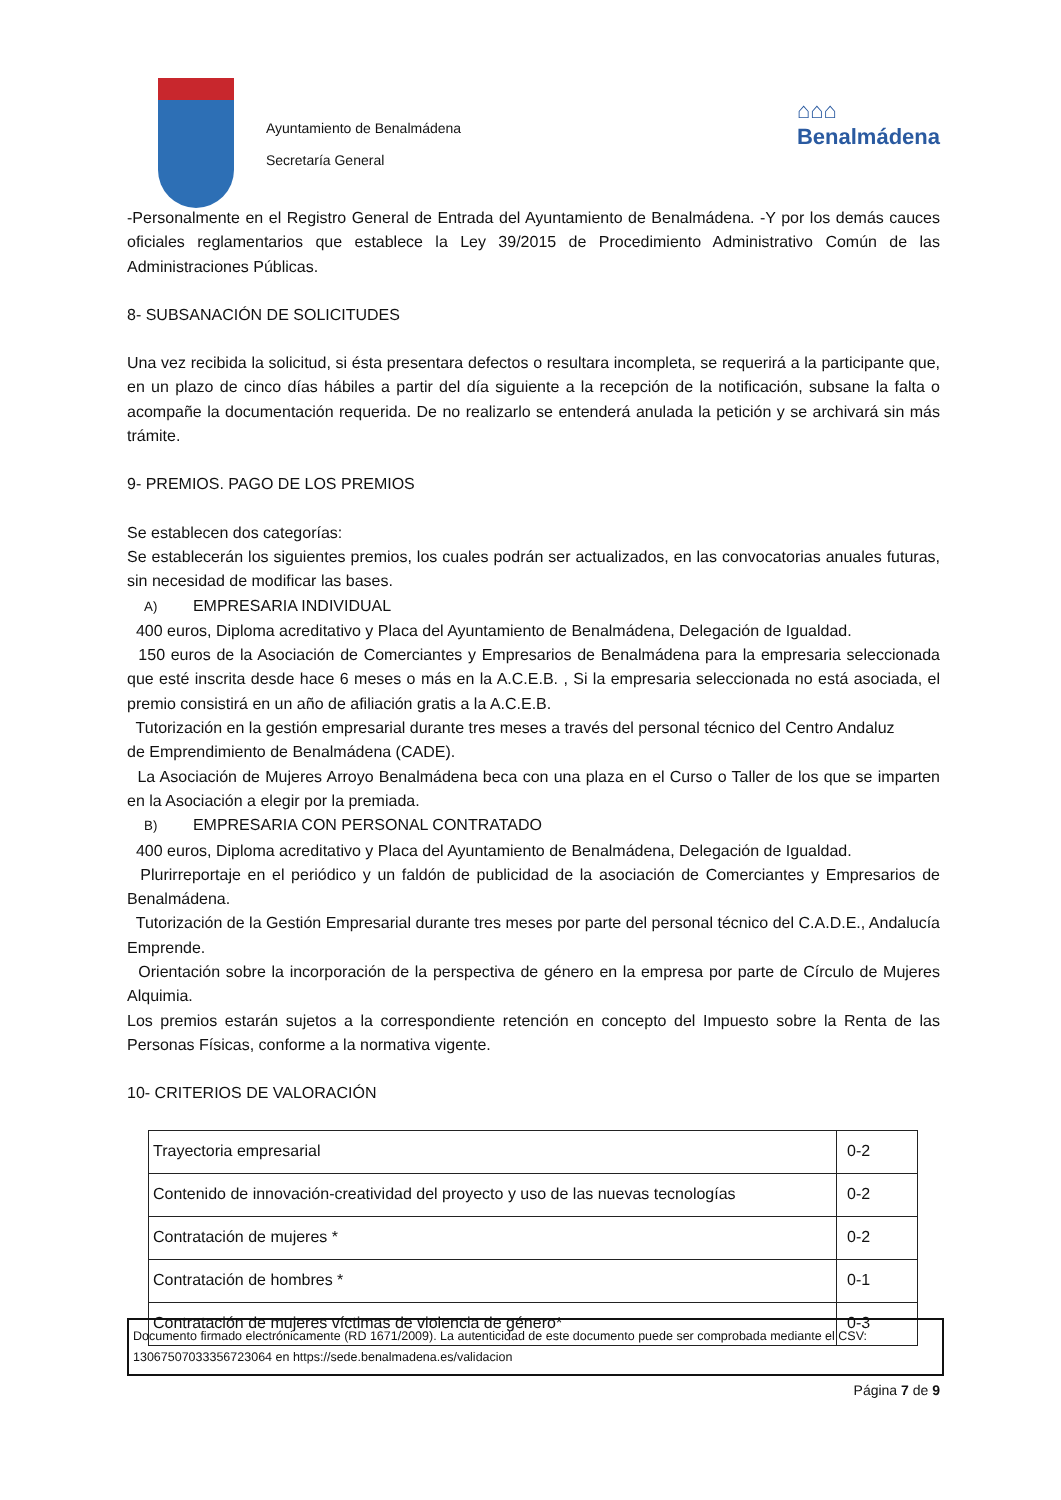Ayuntamiento de Benalmádena
Secretaría General
⌂⌂⌂
Benalmádena
-Personalmente en el Registro General de Entrada del Ayuntamiento de Benalmádena. -Y por los demás cauces oficiales reglamentarios que establece la Ley 39/2015 de Procedimiento Administrativo Común de las Administraciones Públicas.
8- SUBSANACIÓN DE SOLICITUDES
Una vez recibida la solicitud, si ésta presentara defectos o resultara incompleta, se requerirá a la participante que, en un plazo de cinco días hábiles a partir del día siguiente a la recepción de la notificación, subsane la falta o acompañe la documentación requerida. De no realizarlo se entenderá anulada la petición y se archivará sin más trámite.
9- PREMIOS. PAGO DE LOS PREMIOS
Se establecen dos categorías:
Se establecerán los siguientes premios, los cuales podrán ser actualizados, en las convocatorias anuales futuras, sin necesidad de modificar las bases.
A) EMPRESARIA INDIVIDUAL
400 euros, Diploma acreditativo y Placa del Ayuntamiento de Benalmádena, Delegación de Igualdad.
150 euros de la Asociación de Comerciantes y Empresarios de Benalmádena para la empresaria seleccionada que esté inscrita desde hace 6 meses o más en la A.C.E.B. , Si la empresaria seleccionada no está asociada, el premio consistirá en un año de afiliación gratis a la A.C.E.B.
Tutorización en la gestión empresarial durante tres meses a través del personal técnico del Centro Andaluz
de Emprendimiento de Benalmádena (CADE).
La Asociación de Mujeres Arroyo Benalmádena beca con una plaza en el Curso o Taller de los que se imparten en la Asociación a elegir por la premiada.
B) EMPRESARIA CON PERSONAL CONTRATADO
400 euros, Diploma acreditativo y Placa del Ayuntamiento de Benalmádena, Delegación de Igualdad.
Plurirreportaje en el periódico y un faldón de publicidad de la asociación de Comerciantes y Empresarios de Benalmádena.
Tutorización de la Gestión Empresarial durante tres meses por parte del personal técnico del C.A.D.E., Andalucía Emprende.
Orientación sobre la incorporación de la perspectiva de género en la empresa por parte de Círculo de Mujeres Alquimia.
Los premios estarán sujetos a la correspondiente retención en concepto del Impuesto sobre la Renta de las Personas Físicas, conforme a la normativa vigente.
10- CRITERIOS DE VALORACIÓN
| Trayectoria empresarial | 0-2 |
| Contenido de innovación-creatividad del proyecto y uso de las nuevas tecnologías | 0-2 |
| Contratación de mujeres * | 0-2 |
| Contratación de hombres * | 0-1 |
| Contratación de mujeres víctimas de violencia de género* | 0-3 |
Documento firmado electrónicamente (RD 1671/2009). La autenticidad de este documento puede ser comprobada mediante el CSV: 13067507033356723064 en https://sede.benalmadena.es/validacion
Página 7 de 9